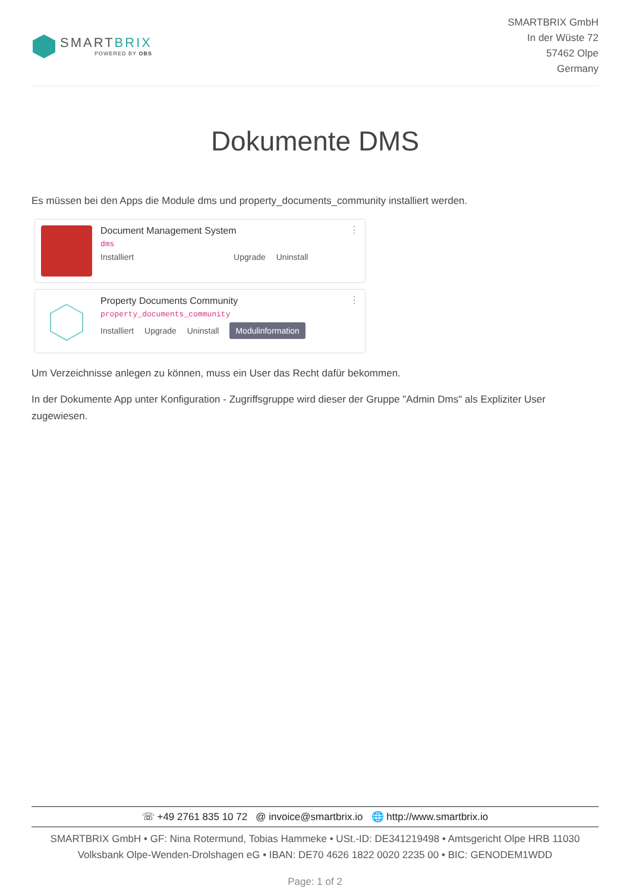SMARTBRIX
POWERED BY OBS
SMARTBRIX GmbH
In der Wüste 72
57462 Olpe
Germany
Dokumente DMS
Es müssen bei den Apps die Module dms und property_documents_community installiert werden.
Document Management System
dms
Installiert Upgrade Uninstall
⋮
Property Documents Community
property_documents_community
Installiert Upgrade Uninstall Modulinformation
⋮
Um Verzeichnisse anlegen zu können, muss ein User das Recht dafür bekommen.
In der Dokumente App unter Konfiguration - Zugriffsgruppe wird dieser der Gruppe "Admin Dms" als Expliziter User zugewiesen.
☏ +49 2761 835 10 72 @ invoice@smartbrix.io 🌐 http://www.smartbrix.io
SMARTBRIX GmbH • GF: Nina Rotermund, Tobias Hammeke • USt.-ID: DE341219498 • Amtsgericht Olpe HRB 11030
Volksbank Olpe-Wenden-Drolshagen eG • IBAN: DE70 4626 1822 0020 2235 00 • BIC: GENODEM1WDD
Page: 1 of 2